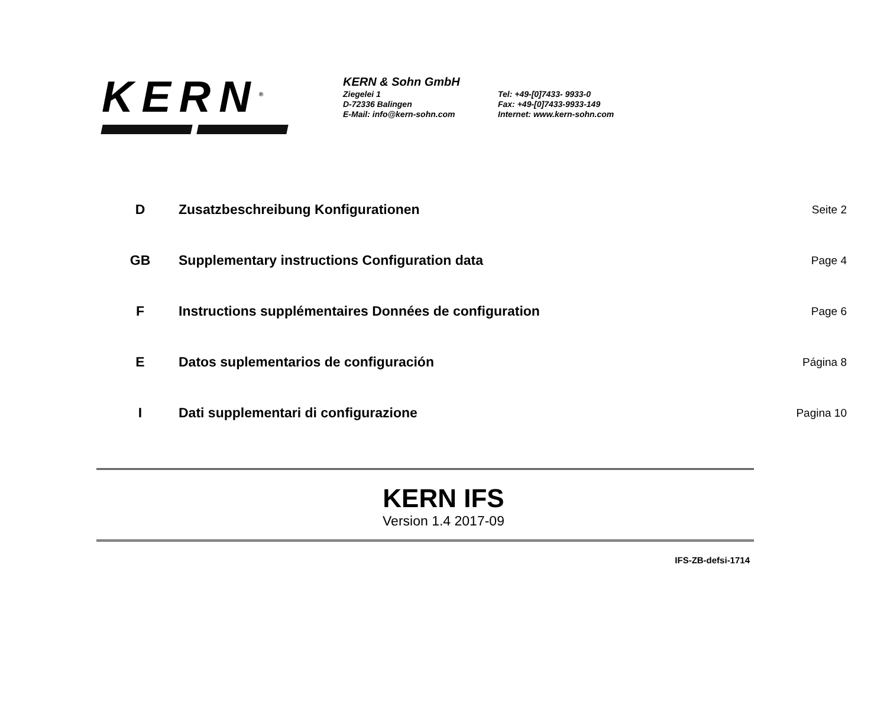KERN<sup>®</sup>
KERN & Sohn GmbH
Ziegelei 1
D-72336 Balingen
E-Mail: info@kern-sohn.com
Tel: +49-[0]7433- 9933-0
Fax: +49-[0]7433-9933-149
Internet: www.kern-sohn.com
D Zusatzbeschreibung Konfigurationen
Seite 2
GB Supplementary instructions Configuration data
Page 4
F Instructions supplémentaires Données de configuration
Page 6
E Datos suplementarios de configuración
Página 8
I Dati supplementari di configurazione
Pagina 10
KERN IFS
Version 1.4 2017-09
IFS-ZB-defsi-1714